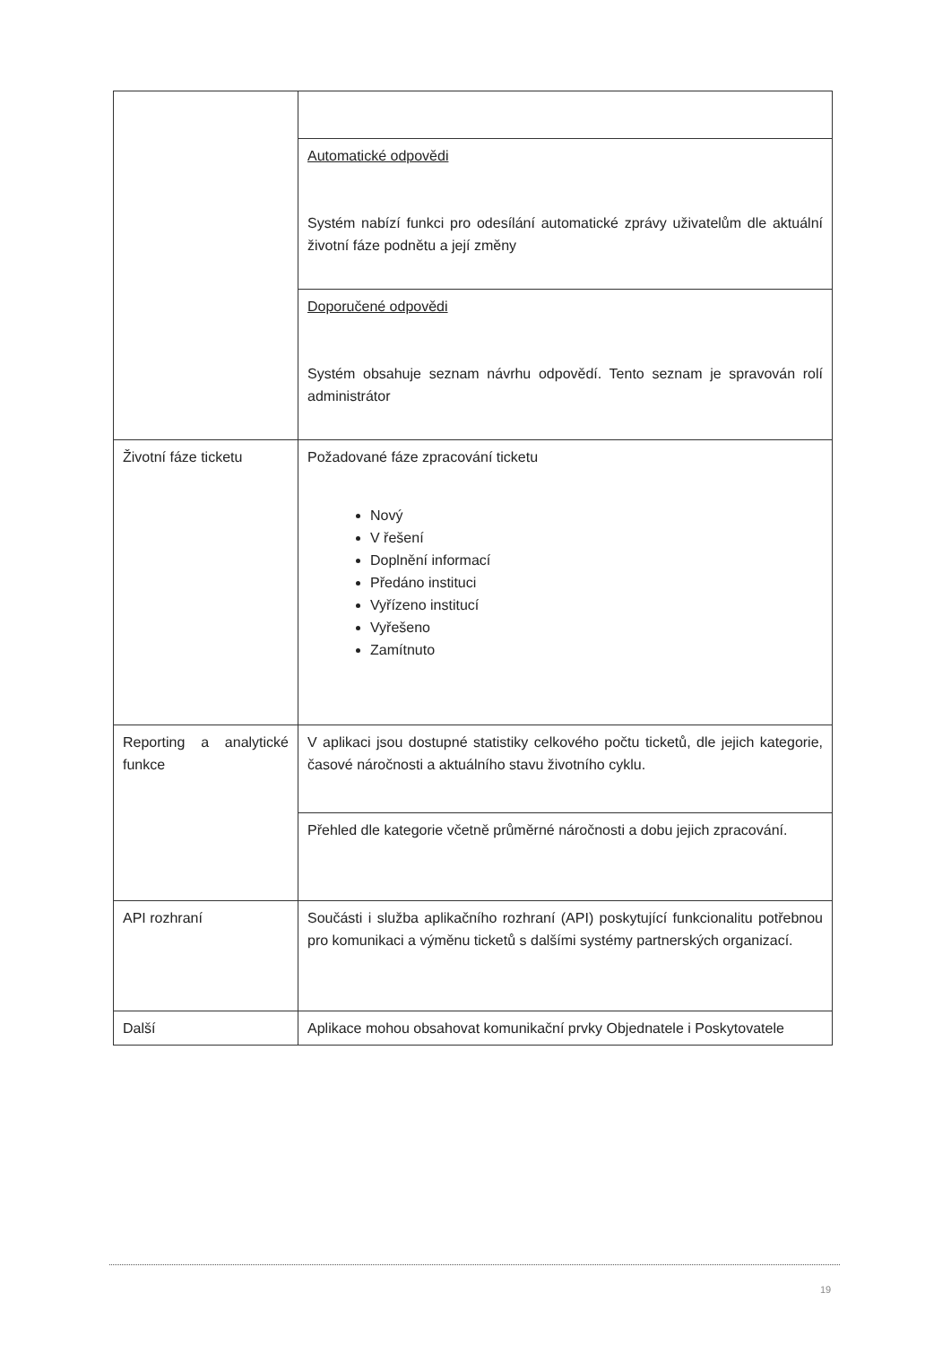| | Automatické odpovědi Systém nabízí funkci pro odesílání automatické zprávy uživatelům dle aktuální životní fáze podnětu a její změny |
| | Doporučené odpovědi Systém obsahuje seznam návrhu odpovědí. Tento seznam je spravován rolí administrátor |
| Životní fáze ticketu | Požadované fáze zpracování ticketu Nový V řešení Doplnění informací Předáno instituci Vyřízeno institucí Vyřešeno Zamítnuto |
| Reporting a analytické funkce | V aplikaci jsou dostupné statistiky celkového počtu ticketů, dle jejich kategorie, časové náročnosti a aktuálního stavu životního cyklu. |
| | Přehled dle kategorie včetně průměrné náročnosti a dobu jejich zpracování. |
| API rozhraní | Součásti i služba aplikačního rozhraní (API) poskytující funkcionalitu potřebnou pro komunikaci a výměnu ticketů s dalšími systémy partnerských organizací. |
| Další | Aplikace mohou obsahovat komunikační prvky Objednatele i Poskytovatele |
19